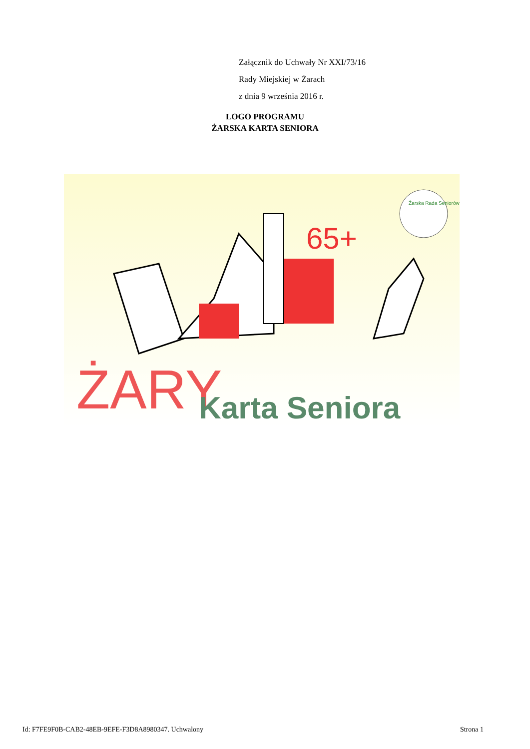Załącznik do Uchwały Nr XXI/73/16
Rady Miejskiej w Żarach
z dnia 9 września 2016 r.
LOGO PROGRAMU
ŻARSKA KARTA SENIORA
65+
ŻARY
Karta Seniora
Żarska Rada Seniorów
Id: F7FE9F0B-CAB2-48EB-9EFE-F3D8A8980347. Uchwalony Strona 1